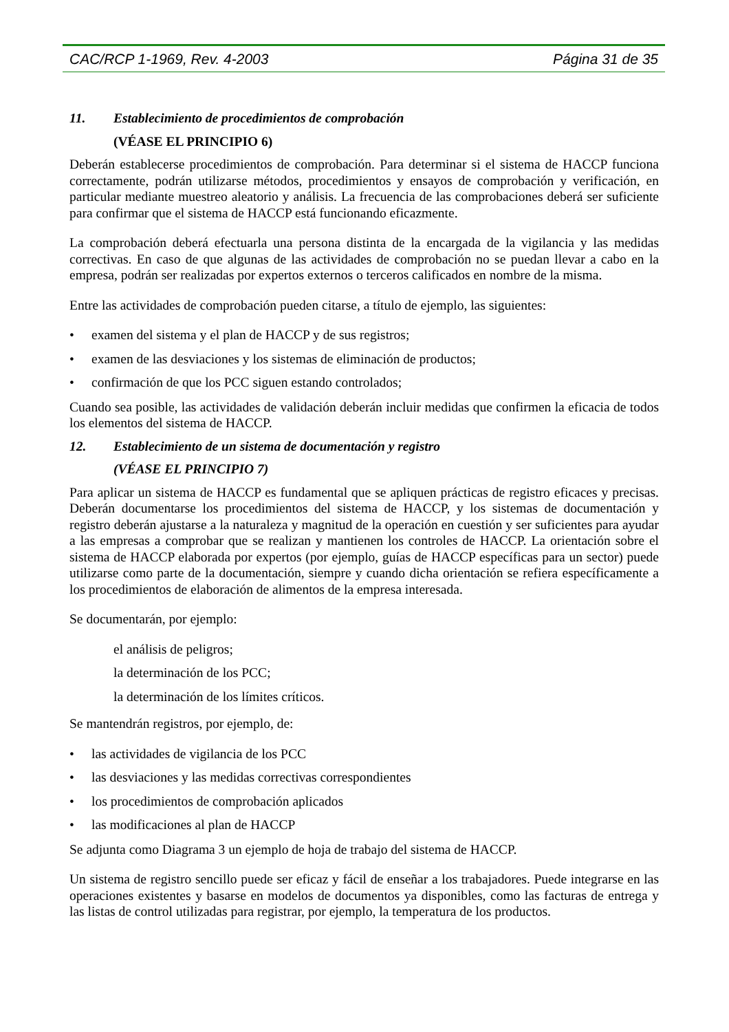CAC/RCP 1-1969, Rev. 4-2003 Página 31 de 35
11. Establecimiento de procedimientos de comprobación
(VÉASE EL PRINCIPIO 6)
Deberán establecerse procedimientos de comprobación. Para determinar si el sistema de HACCP funciona correctamente, podrán utilizarse métodos, procedimientos y ensayos de comprobación y verificación, en particular mediante muestreo aleatorio y análisis. La frecuencia de las comprobaciones deberá ser suficiente para confirmar que el sistema de HACCP está funcionando eficazmente.
La comprobación deberá efectuarla una persona distinta de la encargada de la vigilancia y las medidas correctivas. En caso de que algunas de las actividades de comprobación no se puedan llevar a cabo en la empresa, podrán ser realizadas por expertos externos o terceros calificados en nombre de la misma.
Entre las actividades de comprobación pueden citarse, a título de ejemplo, las siguientes:
• examen del sistema y el plan de HACCP y de sus registros;
• examen de las desviaciones y los sistemas de eliminación de productos;
• confirmación de que los PCC siguen estando controlados;
Cuando sea posible, las actividades de validación deberán incluir medidas que confirmen la eficacia de todos los elementos del sistema de HACCP.
12. Establecimiento de un sistema de documentación y registro
(VÉASE EL PRINCIPIO 7)
Para aplicar un sistema de HACCP es fundamental que se apliquen prácticas de registro eficaces y precisas. Deberán documentarse los procedimientos del sistema de HACCP, y los sistemas de documentación y registro deberán ajustarse a la naturaleza y magnitud de la operación en cuestión y ser suficientes para ayudar a las empresas a comprobar que se realizan y mantienen los controles de HACCP. La orientación sobre el sistema de HACCP elaborada por expertos (por ejemplo, guías de HACCP específicas para un sector) puede utilizarse como parte de la documentación, siempre y cuando dicha orientación se refiera específicamente a los procedimientos de elaboración de alimentos de la empresa interesada.
Se documentarán, por ejemplo:
el análisis de peligros;
la determinación de los PCC;
la determinación de los límites críticos.
Se mantendrán registros, por ejemplo, de:
• las actividades de vigilancia de los PCC
• las desviaciones y las medidas correctivas correspondientes
• los procedimientos de comprobación aplicados
• las modificaciones al plan de HACCP
Se adjunta como Diagrama 3 un ejemplo de hoja de trabajo del sistema de HACCP.
Un sistema de registro sencillo puede ser eficaz y fácil de enseñar a los trabajadores. Puede integrarse en las operaciones existentes y basarse en modelos de documentos ya disponibles, como las facturas de entrega y las listas de control utilizadas para registrar, por ejemplo, la temperatura de los productos.